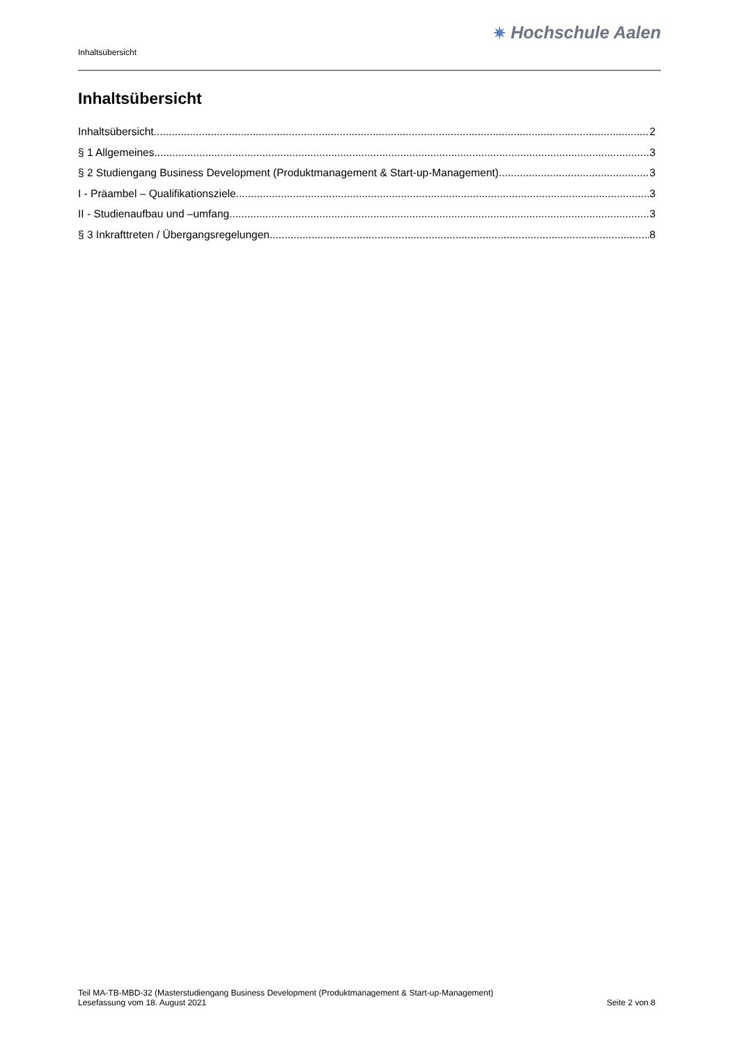Inhaltsübersicht
✷ Hochschule Aalen
Inhaltsübersicht
Inhaltsübersicht 2
§ 1 Allgemeines 3
§ 2 Studiengang Business Development (Produktmanagement & Start-up-Management) 3
I - Präambel – Qualifikationsziele 3
II - Studienaufbau und –umfang 3
§ 3 Inkrafttreten / Übergangsregelungen 8
Teil MA-TB-MBD-32 (Masterstudiengang Business Development (Produktmanagement & Start-up-Management)
Lesefassung vom 18. August 2021 Seite 2 von 8